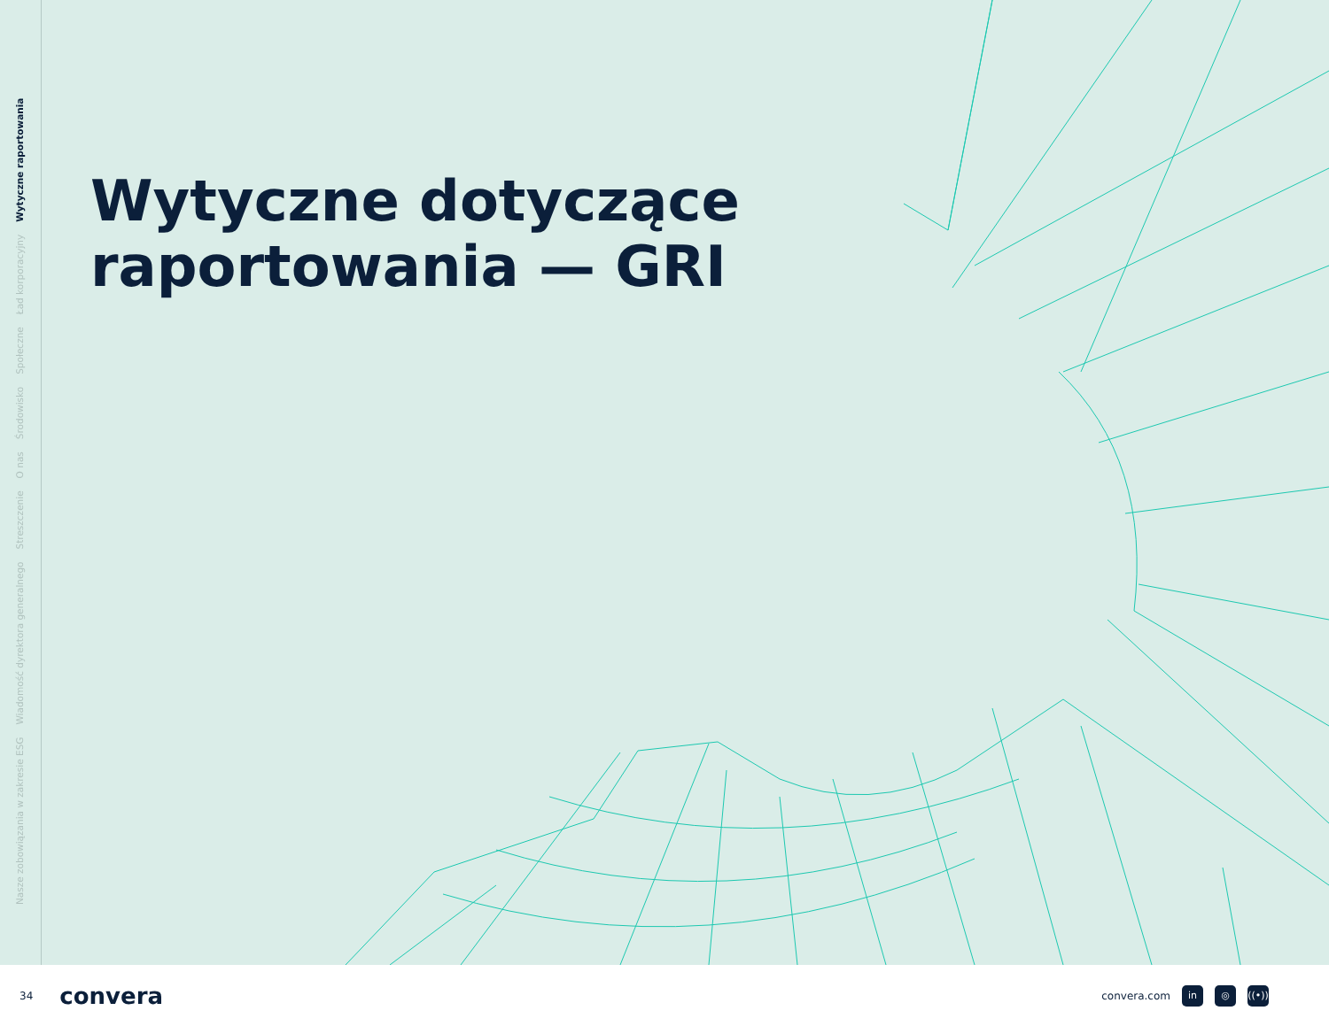Nasze zobowiązania w zakresie ESG Wiadomość dyrektora generalnego Streszczenie O nas Środowisko Społeczne Ład korporacyjny Wytyczne raportowania
Wytyczne dotyczące
raportowania — GRI
34 convera convera.com in ◎ ((•))